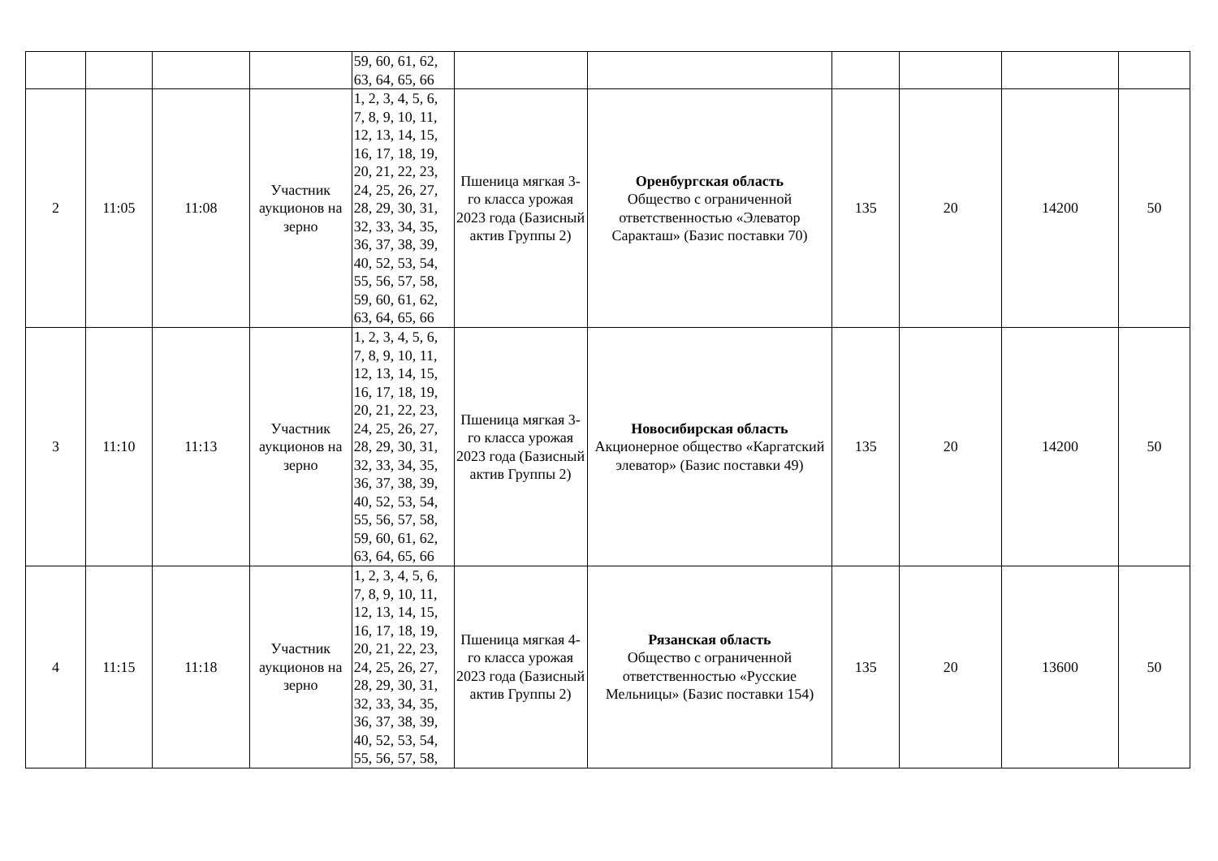| | | | | 59, 60, 61, 62, 63, 64, 65, 66 | | | | | | |
| 2 | 11:05 | 11:08 | Участник аукционов на зерно | 1, 2, 3, 4, 5, 6, 7, 8, 9, 10, 11, 12, 13, 14, 15, 16, 17, 18, 19, 20, 21, 22, 23, 24, 25, 26, 27, 28, 29, 30, 31, 32, 33, 34, 35, 36, 37, 38, 39, 40, 52, 53, 54, 55, 56, 57, 58, 59, 60, 61, 62, 63, 64, 65, 66 | Пшеница мягкая 3-го класса урожая 2023 года (Базисный актив Группы 2) | Оренбургская область Общество с ограниченной ответственностью «Элеватор Саракташ» (Базис поставки 70) | 135 | 20 | 14200 | 50 |
| 3 | 11:10 | 11:13 | Участник аукционов на зерно | 1, 2, 3, 4, 5, 6, 7, 8, 9, 10, 11, 12, 13, 14, 15, 16, 17, 18, 19, 20, 21, 22, 23, 24, 25, 26, 27, 28, 29, 30, 31, 32, 33, 34, 35, 36, 37, 38, 39, 40, 52, 53, 54, 55, 56, 57, 58, 59, 60, 61, 62, 63, 64, 65, 66 | Пшеница мягкая 3-го класса урожая 2023 года (Базисный актив Группы 2) | Новосибирская область Акционерное общество «Каргатский элеватор» (Базис поставки 49) | 135 | 20 | 14200 | 50 |
| 4 | 11:15 | 11:18 | Участник аукционов на зерно | 1, 2, 3, 4, 5, 6, 7, 8, 9, 10, 11, 12, 13, 14, 15, 16, 17, 18, 19, 20, 21, 22, 23, 24, 25, 26, 27, 28, 29, 30, 31, 32, 33, 34, 35, 36, 37, 38, 39, 40, 52, 53, 54, 55, 56, 57, 58, | Пшеница мягкая 4-го класса урожая 2023 года (Базисный актив Группы 2) | Рязанская область Общество с ограниченной ответственностью «Русские Мельницы» (Базис поставки 154) | 135 | 20 | 13600 | 50 |